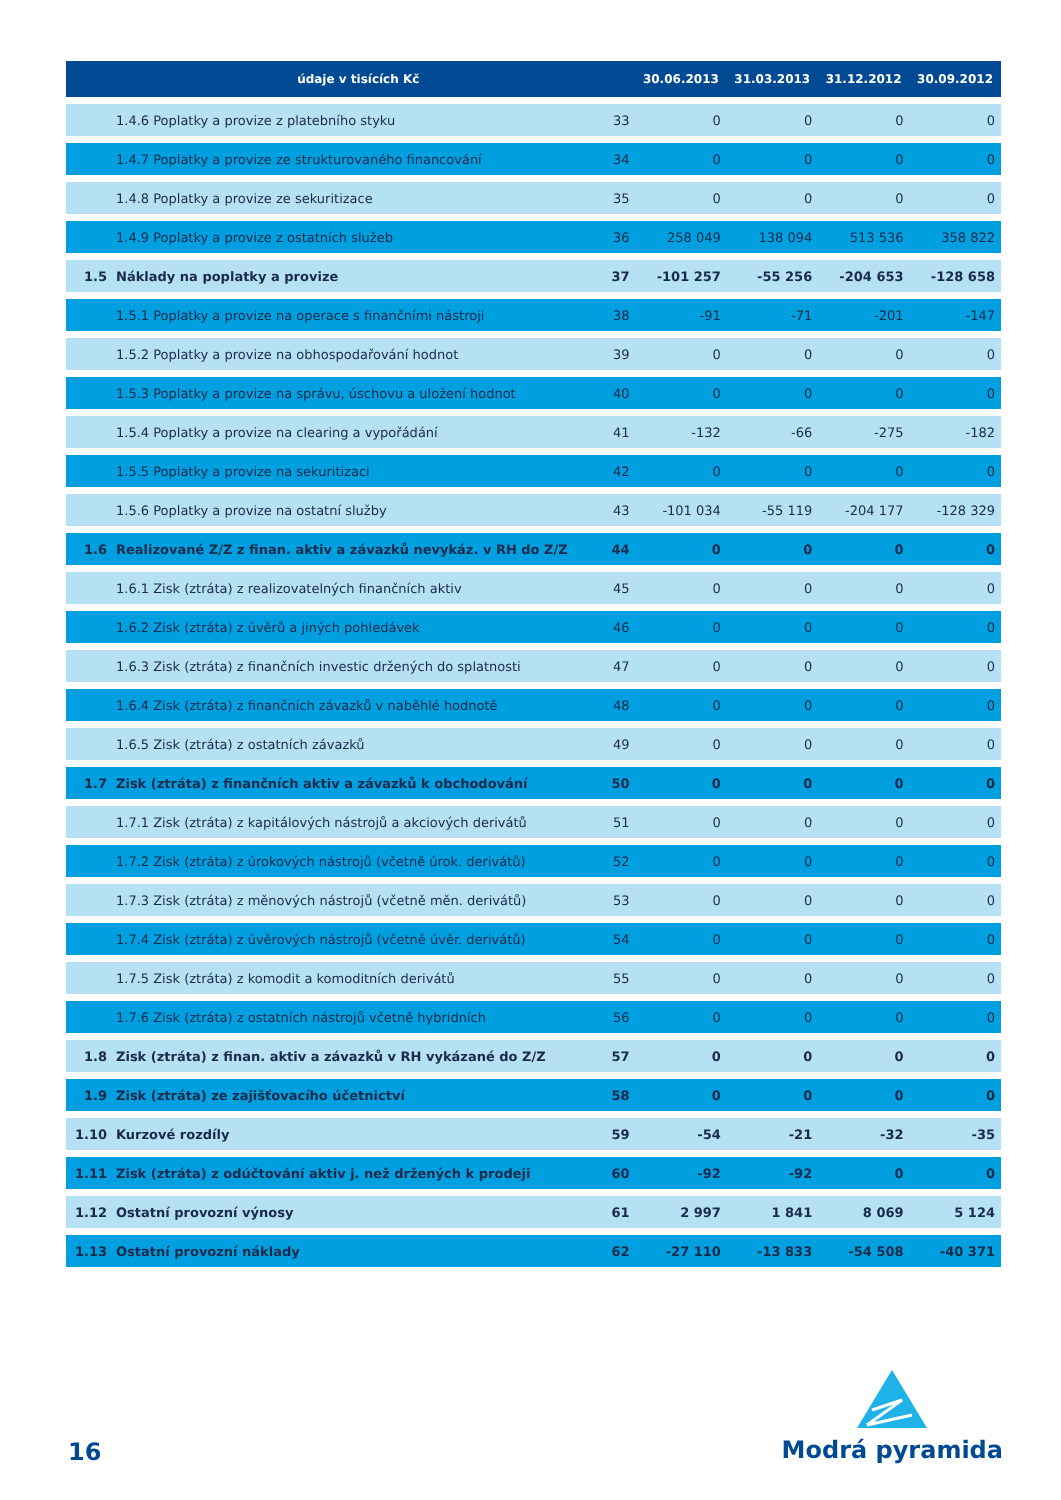| | údaje v tisících Kč | | 30.06.2013 | 31.03.2013 | 31.12.2012 | 30.09.2012 |
| --- | --- | --- | --- | --- | --- | --- |
| | 1.4.6 Poplatky a provize z platebního styku | 33 | 0 | 0 | 0 | 0 |
| | 1.4.7 Poplatky a provize ze strukturovaného financování | 34 | 0 | 0 | 0 | 0 |
| | 1.4.8 Poplatky a provize ze sekuritizace | 35 | 0 | 0 | 0 | 0 |
| | 1.4.9 Poplatky a provize z ostatních služeb | 36 | 258 049 | 138 094 | 513 536 | 358 822 |
| 1.5 | Náklady na poplatky a provize | 37 | -101 257 | -55 256 | -204 653 | -128 658 |
| | 1.5.1 Poplatky a provize na operace s finančními nástroji | 38 | -91 | -71 | -201 | -147 |
| | 1.5.2 Poplatky a provize na obhospodařování hodnot | 39 | 0 | 0 | 0 | 0 |
| | 1.5.3 Poplatky a provize na správu, úschovu a uložení hodnot | 40 | 0 | 0 | 0 | 0 |
| | 1.5.4 Poplatky a provize na clearing a vypořádání | 41 | -132 | -66 | -275 | -182 |
| | 1.5.5 Poplatky a provize na sekuritizaci | 42 | 0 | 0 | 0 | 0 |
| | 1.5.6 Poplatky a provize na ostatní služby | 43 | -101 034 | -55 119 | -204 177 | -128 329 |
| 1.6 | Realizované Z/Z z finan. aktiv a závazků nevykáz. v RH do Z/Z | 44 | 0 | 0 | 0 | 0 |
| | 1.6.1 Zisk (ztráta) z realizovatelných finančních aktiv | 45 | 0 | 0 | 0 | 0 |
| | 1.6.2 Zisk (ztráta) z úvěrů a jiných pohledávek | 46 | 0 | 0 | 0 | 0 |
| | 1.6.3 Zisk (ztráta) z finančních investic držených do splatnosti | 47 | 0 | 0 | 0 | 0 |
| | 1.6.4 Zisk (ztráta) z finančních závazků v naběhlé hodnotě | 48 | 0 | 0 | 0 | 0 |
| | 1.6.5 Zisk (ztráta) z ostatních závazků | 49 | 0 | 0 | 0 | 0 |
| 1.7 | Zisk (ztráta) z finančních aktiv a závazků k obchodování | 50 | 0 | 0 | 0 | 0 |
| | 1.7.1 Zisk (ztráta) z kapitálových nástrojů a akciových derivátů | 51 | 0 | 0 | 0 | 0 |
| | 1.7.2 Zisk (ztráta) z úrokových nástrojů (včetně úrok. derivátů) | 52 | 0 | 0 | 0 | 0 |
| | 1.7.3 Zisk (ztráta) z měnových nástrojů (včetně měn. derivátů) | 53 | 0 | 0 | 0 | 0 |
| | 1.7.4 Zisk (ztráta) z úvěrových nástrojů (včetně úvěr. derivátů) | 54 | 0 | 0 | 0 | 0 |
| | 1.7.5 Zisk (ztráta) z komodit a komoditních derivátů | 55 | 0 | 0 | 0 | 0 |
| | 1.7.6 Zisk (ztráta) z ostatních nástrojů včetně hybridních | 56 | 0 | 0 | 0 | 0 |
| 1.8 | Zisk (ztráta) z finan. aktiv a závazků v RH vykázané do Z/Z | 57 | 0 | 0 | 0 | 0 |
| 1.9 | Zisk (ztráta) ze zajišťovacího účetnictví | 58 | 0 | 0 | 0 | 0 |
| 1.10 | Kurzové rozdíly | 59 | -54 | -21 | -32 | -35 |
| 1.11 | Zisk (ztráta) z odúčtování aktiv j. než držených k prodeji | 60 | -92 | -92 | 0 | 0 |
| 1.12 | Ostatní provozní výnosy | 61 | 2 997 | 1 841 | 8 069 | 5 124 |
| 1.13 | Ostatní provozní náklady | 62 | -27 110 | -13 833 | -54 508 | -40 371 |
16
Modrá pyramida